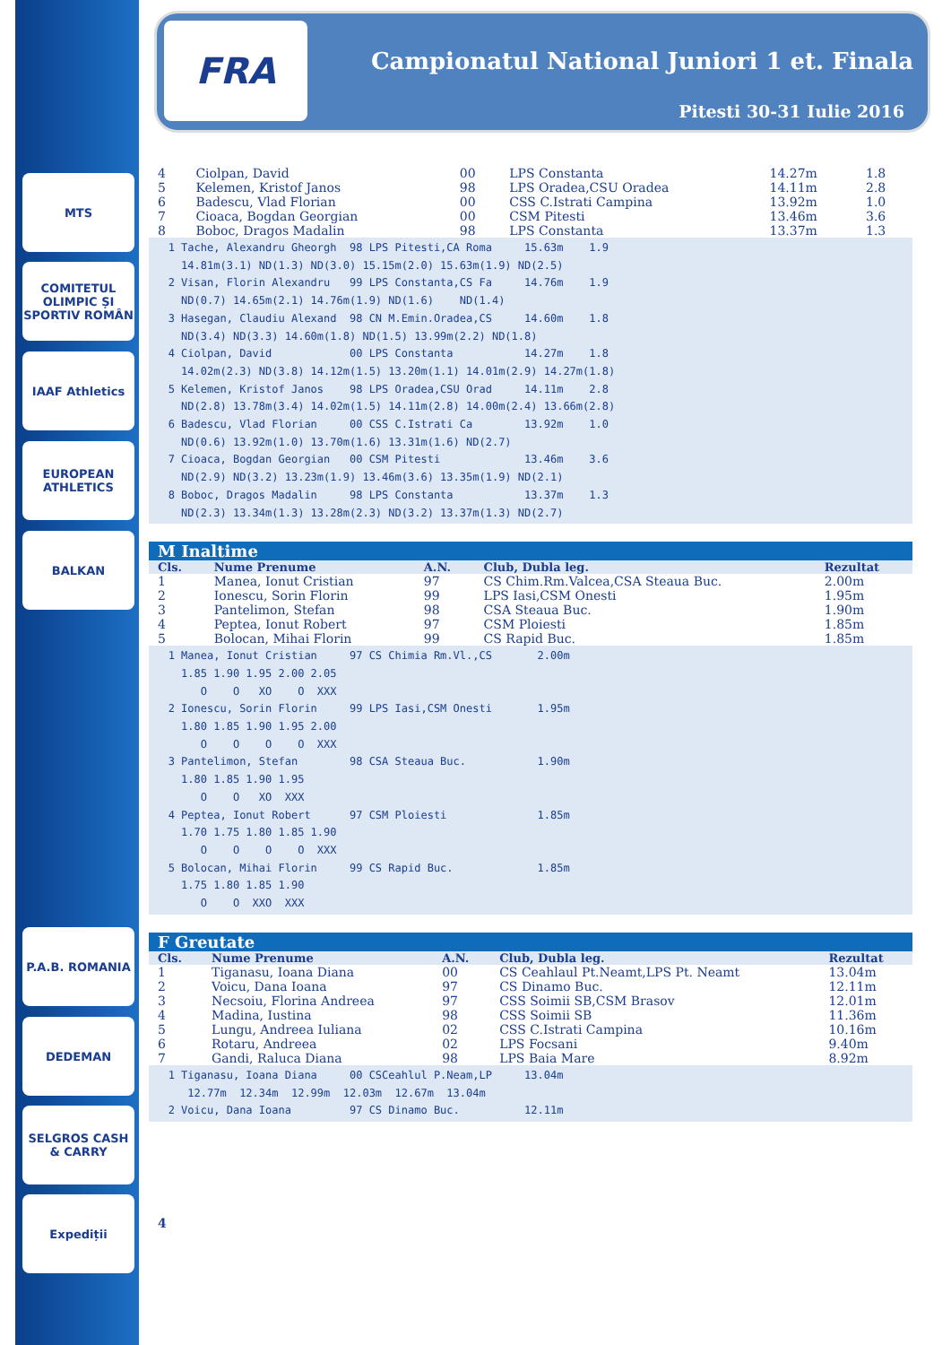MTS
COMITETUL OLIMPIC ȘI SPORTIV ROMÂN
IAAF Athletics
EUROPEAN ATHLETICS
BALKAN
P.A.B. ROMANIA
DEDEMAN
SELGROS CASH & CARRY
Expediții
FRA
Campionatul National Juniori 1 et. Finala
Pitesti 30-31 Iulie 2016
| 4 | Ciolpan, David | 00 | LPS Constanta | 14.27m | 1.8 |
| 5 | Kelemen, Kristof Janos | 98 | LPS Oradea,CSU Oradea | 14.11m | 2.8 |
| 6 | Badescu, Vlad Florian | 00 | CSS C.Istrati Campina | 13.92m | 1.0 |
| 7 | Cioaca, Bogdan Georgian | 00 | CSM Pitesti | 13.46m | 3.6 |
| 8 | Boboc, Dragos Madalin | 98 | LPS Constanta | 13.37m | 1.3 |
1 Tache, Alexandru Gheorgh 98 LPS Pitesti,CA Roma 15.63m 1.9 14.81m(3.1) ND(1.3) ND(3.0) 15.15m(2.0) 15.63m(1.9) ND(2.5) 2 Visan, Florin Alexandru 99 LPS Constanta,CS Fa 14.76m 1.9 ND(0.7) 14.65m(2.1) 14.76m(1.9) ND(1.6) ND(1.4) 3 Hasegan, Claudiu Alexand 98 CN M.Emin.Oradea,CS 14.60m 1.8 ND(3.4) ND(3.3) 14.60m(1.8) ND(1.5) 13.99m(2.2) ND(1.8) 4 Ciolpan, David 00 LPS Constanta 14.27m 1.8 14.02m(2.3) ND(3.8) 14.12m(1.5) 13.20m(1.1) 14.01m(2.9) 14.27m(1.8) 5 Kelemen, Kristof Janos 98 LPS Oradea,CSU Orad 14.11m 2.8 ND(2.8) 13.78m(3.4) 14.02m(1.5) 14.11m(2.8) 14.00m(2.4) 13.66m(2.8) 6 Badescu, Vlad Florian 00 CSS C.Istrati Ca 13.92m 1.0 ND(0.6) 13.92m(1.0) 13.70m(1.6) 13.31m(1.6) ND(2.7) 7 Cioaca, Bogdan Georgian 00 CSM Pitesti 13.46m 3.6 ND(2.9) ND(3.2) 13.23m(1.9) 13.46m(3.6) 13.35m(1.9) ND(2.1) 8 Boboc, Dragos Madalin 98 LPS Constanta 13.37m 1.3 ND(2.3) 13.34m(1.3) 13.28m(2.3) ND(3.2) 13.37m(1.3) ND(2.7)
M Inaltime
| Cls. | Nume Prenume | A.N. | Club, Dubla leg. | Rezultat |
| --- | --- | --- | --- | --- |
| 1 | Manea, Ionut Cristian | 97 | CS Chim.Rm.Valcea,CSA Steaua Buc. | 2.00m |
| 2 | Ionescu, Sorin Florin | 99 | LPS Iasi,CSM Onesti | 1.95m |
| 3 | Pantelimon, Stefan | 98 | CSA Steaua Buc. | 1.90m |
| 4 | Peptea, Ionut Robert | 97 | CSM Ploiesti | 1.85m |
| 5 | Bolocan, Mihai Florin | 99 | CS Rapid Buc. | 1.85m |
1 Manea, Ionut Cristian 97 CS Chimia Rm.Vl.,CS 2.00m 1.85 1.90 1.95 2.00 2.05 O O XO O XXX 2 Ionescu, Sorin Florin 99 LPS Iasi,CSM Onesti 1.95m 1.80 1.85 1.90 1.95 2.00 O O O O XXX 3 Pantelimon, Stefan 98 CSA Steaua Buc. 1.90m 1.80 1.85 1.90 1.95 O O XO XXX 4 Peptea, Ionut Robert 97 CSM Ploiesti 1.85m 1.70 1.75 1.80 1.85 1.90 O O O O XXX 5 Bolocan, Mihai Florin 99 CS Rapid Buc. 1.85m 1.75 1.80 1.85 1.90 O O XXO XXX
F Greutate
| Cls. | Nume Prenume | A.N. | Club, Dubla leg. | Rezultat |
| --- | --- | --- | --- | --- |
| 1 | Tiganasu, Ioana Diana | 00 | CS Ceahlaul Pt.Neamt,LPS Pt. Neamt | 13.04m |
| 2 | Voicu, Dana Ioana | 97 | CS Dinamo Buc. | 12.11m |
| 3 | Necsoiu, Florina Andreea | 97 | CSS Soimii SB,CSM Brasov | 12.01m |
| 4 | Madina, Iustina | 98 | CSS Soimii SB | 11.36m |
| 5 | Lungu, Andreea Iuliana | 02 | CSS C.Istrati Campina | 10.16m |
| 6 | Rotaru, Andreea | 02 | LPS Focsani | 9.40m |
| 7 | Gandi, Raluca Diana | 98 | LPS Baia Mare | 8.92m |
1 Tiganasu, Ioana Diana 00 CSCeahlul P.Neam,LP 13.04m 12.77m 12.34m 12.99m 12.03m 12.67m 13.04m 2 Voicu, Dana Ioana 97 CS Dinamo Buc. 12.11m
4